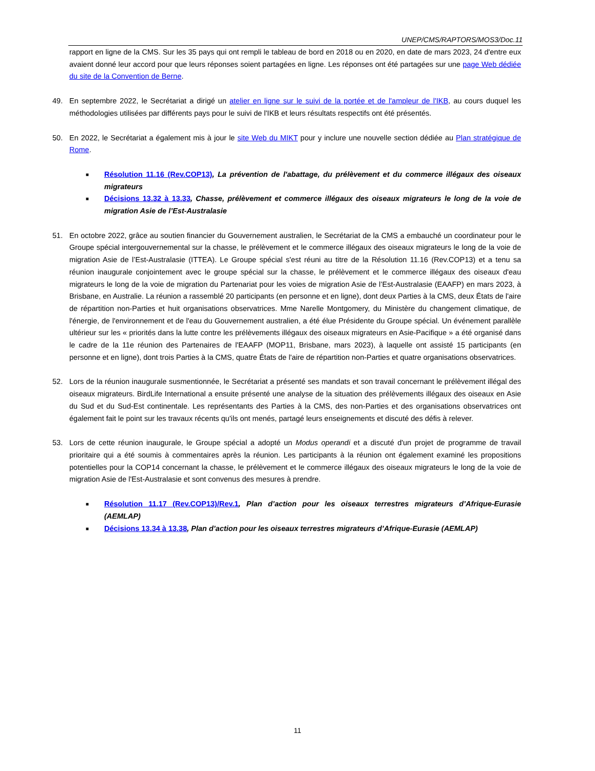UNEP/CMS/RAPTORS/MOS3/Doc.11
rapport en ligne de la CMS. Sur les 35 pays qui ont rempli le tableau de bord en 2018 ou en 2020, en date de mars 2023, 24 d'entre eux avaient donné leur accord pour que leurs réponses soient partagées en ligne. Les réponses ont été partagées sur une page Web dédiée du site de la Convention de Berne.
49. En septembre 2022, le Secrétariat a dirigé un atelier en ligne sur le suivi de la portée et de l'ampleur de l'IKB, au cours duquel les méthodologies utilisées par différents pays pour le suivi de l'IKB et leurs résultats respectifs ont été présentés.
50. En 2022, le Secrétariat a également mis à jour le site Web du MIKT pour y inclure une nouvelle section dédiée au Plan stratégique de Rome.
■ Résolution 11.16 (Rev.COP13), La prévention de l'abattage, du prélèvement et du commerce illégaux des oiseaux migrateurs
■ Décisions 13.32 à 13.33, Chasse, prélèvement et commerce illégaux des oiseaux migrateurs le long de la voie de migration Asie de l’Est-Australasie
51. En octobre 2022, grâce au soutien financier du Gouvernement australien, le Secrétariat de la CMS a embauché un coordinateur pour le Groupe spécial intergouvernemental sur la chasse, le prélèvement et le commerce illégaux des oiseaux migrateurs le long de la voie de migration Asie de l’Est-Australasie (ITTEA). Le Groupe spécial s'est réuni au titre de la Résolution 11.16 (Rev.COP13) et a tenu sa réunion inaugurale conjointement avec le groupe spécial sur la chasse, le prélèvement et le commerce illégaux des oiseaux d'eau migrateurs le long de la voie de migration du Partenariat pour les voies de migration Asie de l’Est-Australasie (EAAFP) en mars 2023, à Brisbane, en Australie. La réunion a rassemblé 20 participants (en personne et en ligne), dont deux Parties à la CMS, deux États de l'aire de répartition non-Parties et huit organisations observatrices. Mme Narelle Montgomery, du Ministère du changement climatique, de l'énergie, de l'environnement et de l'eau du Gouvernement australien, a été élue Présidente du Groupe spécial. Un événement parallèle ultérieur sur les « priorités dans la lutte contre les prélèvements illégaux des oiseaux migrateurs en Asie-Pacifique » a été organisé dans le cadre de la 11e réunion des Partenaires de l'EAAFP (MOP11, Brisbane, mars 2023), à laquelle ont assisté 15 participants (en personne et en ligne), dont trois Parties à la CMS, quatre États de l'aire de répartition non-Parties et quatre organisations observatrices.
52. Lors de la réunion inaugurale susmentionnée, le Secrétariat a présenté ses mandats et son travail concernant le prélèvement illégal des oiseaux migrateurs. BirdLife International a ensuite présenté une analyse de la situation des prélèvements illégaux des oiseaux en Asie du Sud et du Sud-Est continentale. Les représentants des Parties à la CMS, des non-Parties et des organisations observatrices ont également fait le point sur les travaux récents qu'ils ont menés, partagé leurs enseignements et discuté des défis à relever.
53. Lors de cette réunion inaugurale, le Groupe spécial a adopté un Modus operandi et a discuté d'un projet de programme de travail prioritaire qui a été soumis à commentaires après la réunion. Les participants à la réunion ont également examiné les propositions potentielles pour la COP14 concernant la chasse, le prélèvement et le commerce illégaux des oiseaux migrateurs le long de la voie de migration Asie de l'Est-Australasie et sont convenus des mesures à prendre.
■ Résolution 11.17 (Rev.COP13)/Rev.1, Plan d’action pour les oiseaux terrestres migrateurs d’Afrique-Eurasie (AEMLAP)
■ Décisions 13.34 à 13.38, Plan d’action pour les oiseaux terrestres migrateurs d’Afrique-Eurasie (AEMLAP)
11